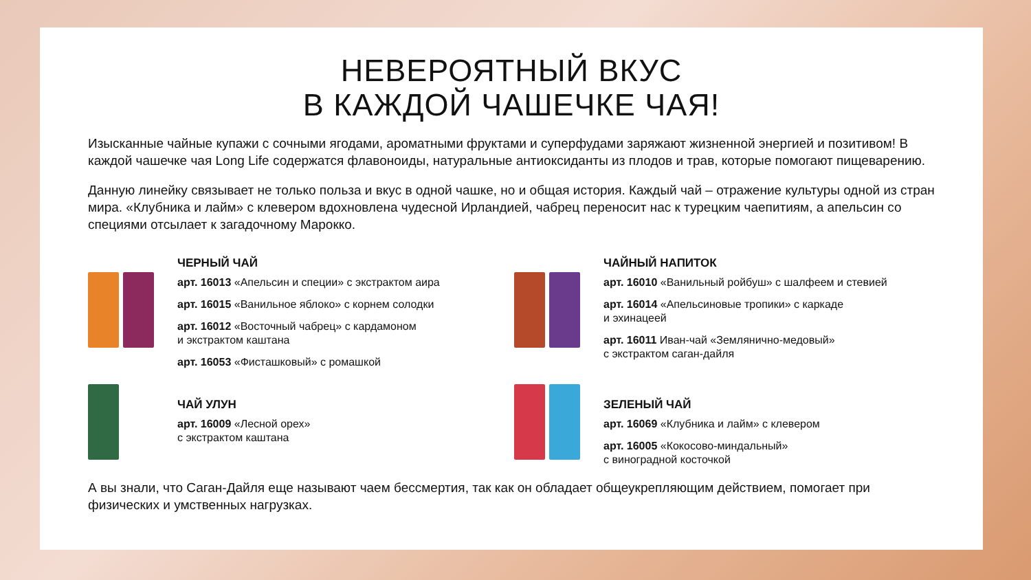НЕВЕРОЯТНЫЙ ВКУС
В КАЖДОЙ ЧАШЕЧКЕ ЧАЯ!
Изысканные чайные купажи с сочными ягодами, ароматными фруктами и суперфудами заряжают жизненной энергией и позитивом! В каждой чашечке чая Long Life содержатся флавоноиды, натуральные антиоксиданты из плодов и трав, которые помогают пищеварению.
Данную линейку связывает не только польза и вкус в одной чашке, но и общая история. Каждый чай – отражение культуры одной из стран мира. «Клубника и лайм» с клевером вдохновлена чудесной Ирландией, чабрец переносит нас к турецким чаепитиям, а апельсин со специями отсылает к загадочному Марокко.
ЧЕРНЫЙ ЧАЙ
арт. 16013 «Апельсин и специи» с экстрактом аира
арт. 16015 «Ванильное яблоко» с корнем солодки
арт. 16012 «Восточный чабрец» с кардамоном
и экстрактом каштана
арт. 16053 «Фисташковый» с ромашкой
ЧАЙНЫЙ НАПИТОК
арт. 16010 «Ванильный ройбуш» с шалфеем и стевией
арт. 16014 «Апельсиновые тропики» с каркаде
и эхинацеей
арт. 16011 Иван-чай «Землянично-медовый»
с экстрактом саган-дайля
ЧАЙ УЛУН
арт. 16009 «Лесной орех»
с экстрактом каштана
ЗЕЛЕНЫЙ ЧАЙ
арт. 16069 «Клубника и лайм» с клевером
арт. 16005 «Кокосово-миндальный»
с виноградной косточкой
А вы знали, что Саган-Дайля еще называют чаем бессмертия, так как он обладает общеукрепляющим действием, помогает при физических и умственных нагрузках.